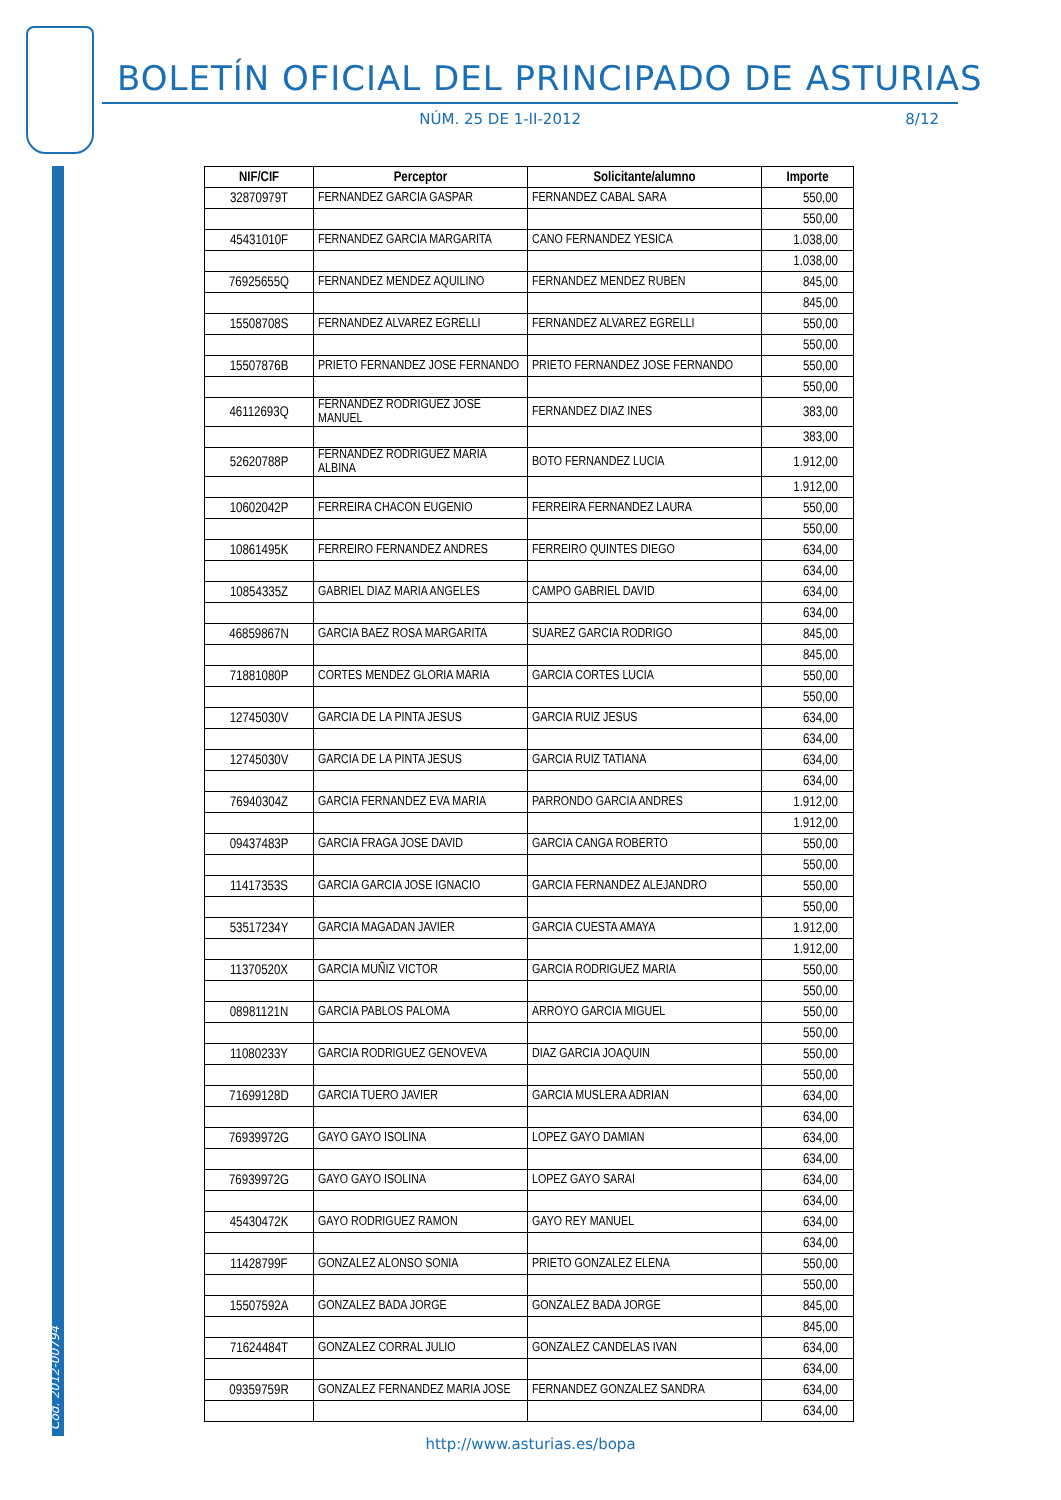Cód. 2012-00794
BOLETÍN OFICIAL DEL PRINCIPADO DE ASTURIAS
NÚM. 25 DE 1-II-2012 8/12
| NIF/CIF | Perceptor | Solicitante/alumno | Importe |
| --- | --- | --- | --- |
| 32870979T | FERNANDEZ GARCIA GASPAR | FERNANDEZ CABAL SARA | 550,00 |
| | | | 550,00 |
| 45431010F | FERNANDEZ GARCIA MARGARITA | CANO FERNANDEZ YESICA | 1.038,00 |
| | | | 1.038,00 |
| 76925655Q | FERNANDEZ MENDEZ AQUILINO | FERNANDEZ MENDEZ RUBEN | 845,00 |
| | | | 845,00 |
| 15508708S | FERNANDEZ ALVAREZ EGRELLI | FERNANDEZ ALVAREZ EGRELLI | 550,00 |
| | | | 550,00 |
| 15507876B | PRIETO FERNANDEZ JOSE FERNANDO | PRIETO FERNANDEZ JOSE FERNANDO | 550,00 |
| | | | 550,00 |
| 46112693Q | FERNANDEZ RODRIGUEZ JOSE MANUEL | FERNANDEZ DIAZ INES | 383,00 |
| | | | 383,00 |
| 52620788P | FERNANDEZ RODRIGUEZ MARIA ALBINA | BOTO FERNANDEZ LUCIA | 1.912,00 |
| | | | 1.912,00 |
| 10602042P | FERREIRA CHACON EUGENIO | FERREIRA FERNANDEZ LAURA | 550,00 |
| | | | 550,00 |
| 10861495K | FERREIRO FERNANDEZ ANDRES | FERREIRO QUINTES DIEGO | 634,00 |
| | | | 634,00 |
| 10854335Z | GABRIEL DIAZ MARIA ANGELES | CAMPO GABRIEL DAVID | 634,00 |
| | | | 634,00 |
| 46859867N | GARCIA BAEZ ROSA MARGARITA | SUAREZ GARCIA RODRIGO | 845,00 |
| | | | 845,00 |
| 71881080P | CORTES MENDEZ GLORIA MARIA | GARCIA CORTES LUCIA | 550,00 |
| | | | 550,00 |
| 12745030V | GARCIA DE LA PINTA JESUS | GARCIA RUIZ JESUS | 634,00 |
| | | | 634,00 |
| 12745030V | GARCIA DE LA PINTA JESUS | GARCIA RUIZ TATIANA | 634,00 |
| | | | 634,00 |
| 76940304Z | GARCIA FERNANDEZ EVA MARIA | PARRONDO GARCIA ANDRES | 1.912,00 |
| | | | 1.912,00 |
| 09437483P | GARCIA FRAGA JOSE DAVID | GARCIA CANGA ROBERTO | 550,00 |
| | | | 550,00 |
| 11417353S | GARCIA GARCIA JOSE IGNACIO | GARCIA FERNANDEZ ALEJANDRO | 550,00 |
| | | | 550,00 |
| 53517234Y | GARCIA MAGADAN JAVIER | GARCIA CUESTA AMAYA | 1.912,00 |
| | | | 1.912,00 |
| 11370520X | GARCIA MUÑIZ VICTOR | GARCIA RODRIGUEZ MARIA | 550,00 |
| | | | 550,00 |
| 08981121N | GARCIA PABLOS PALOMA | ARROYO GARCIA MIGUEL | 550,00 |
| | | | 550,00 |
| 11080233Y | GARCIA RODRIGUEZ GENOVEVA | DIAZ GARCIA JOAQUIN | 550,00 |
| | | | 550,00 |
| 71699128D | GARCIA TUERO JAVIER | GARCIA MUSLERA ADRIAN | 634,00 |
| | | | 634,00 |
| 76939972G | GAYO GAYO ISOLINA | LOPEZ GAYO DAMIAN | 634,00 |
| | | | 634,00 |
| 76939972G | GAYO GAYO ISOLINA | LOPEZ GAYO SARAI | 634,00 |
| | | | 634,00 |
| 45430472K | GAYO RODRIGUEZ RAMON | GAYO REY MANUEL | 634,00 |
| | | | 634,00 |
| 11428799F | GONZALEZ ALONSO SONIA | PRIETO GONZALEZ ELENA | 550,00 |
| | | | 550,00 |
| 15507592A | GONZALEZ BADA JORGE | GONZALEZ BADA JORGE | 845,00 |
| | | | 845,00 |
| 71624484T | GONZALEZ CORRAL JULIO | GONZALEZ CANDELAS IVAN | 634,00 |
| | | | 634,00 |
| 09359759R | GONZALEZ FERNANDEZ MARIA JOSE | FERNANDEZ GONZALEZ SANDRA | 634,00 |
| | | | 634,00 |
http://www.asturias.es/bopa